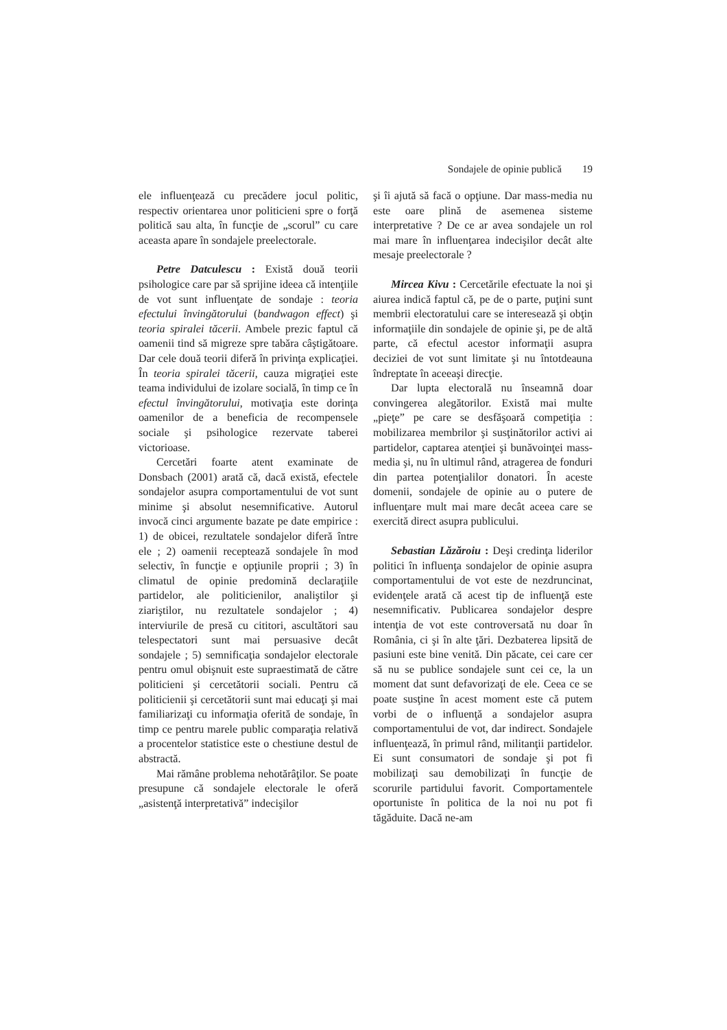Sondajele de opinie publică 19
ele influenţează cu precădere jocul politic, respectiv orientarea unor politicieni spre o forţă politică sau alta, în funcţie de „scorul” cu care aceasta apare în sondajele preelectorale.
Petre Datculescu : Există două teorii psihologice care par să sprijine ideea că intenţiile de vot sunt influenţate de sondaje : teoria efectului învingătorului (bandwagon effect) şi teoria spiralei tăcerii. Ambele prezic faptul că oamenii tind să migreze spre tabăra câştigătoare. Dar cele două teorii diferă în privinţa explicaţiei. În teoria spiralei tăcerii, cauza migraţiei este teama individului de izolare socială, în timp ce în efectul învingătorului, motivaţia este dorinţa oamenilor de a beneficia de recompensele sociale şi psihologice rezervate taberei victorioase.
Cercetări foarte atent examinate de Donsbach (2001) arată că, dacă există, efectele sondajelor asupra comportamentului de vot sunt minime şi absolut nesemnificative. Autorul invocă cinci argumente bazate pe date empirice : 1) de obicei, rezultatele sondajelor diferă între ele ; 2) oamenii receptează sondajele în mod selectiv, în funcţie e opţiunile proprii ; 3) în climatul de opinie predomină declaraţiile partidelor, ale politicienilor, analiştilor şi ziariştilor, nu rezultatele sondajelor ; 4) interviurile de presă cu cititori, ascultători sau telespectatori sunt mai persuasive decât sondajele ; 5) semnificaţia sondajelor electorale pentru omul obişnuit este supraestimată de către politicieni şi cercetătorii sociali. Pentru că politicienii şi cercetătorii sunt mai educaţi şi mai familiarizaţi cu informaţia oferită de sondaje, în timp ce pentru marele public comparaţia relativă a procentelor statistice este o chestiune destul de abstractă.
Mai rămâne problema nehotărâţilor. Se poate presupune că sondajele electorale le oferă „asistenţă interpretativă” indecişilor
şi îi ajută să facă o opţiune. Dar mass-media nu este oare plină de asemenea sisteme interpretative ? De ce ar avea sondajele un rol mai mare în influenţarea indecişilor decât alte mesaje preelectorale ?
Mircea Kivu : Cercetările efectuate la noi şi aiurea indică faptul că, pe de o parte, puţini sunt membrii electoratului care se interesează şi obţin informaţiile din sondajele de opinie şi, pe de altă parte, că efectul acestor informaţii asupra deciziei de vot sunt limitate şi nu întotdeauna îndreptate în aceeaşi direcţie.
Dar lupta electorală nu înseamnă doar convingerea alegătorilor. Există mai multe „pieţe” pe care se desfăşoară competiţia : mobilizarea membrilor şi susţinătorilor activi ai partidelor, captarea atenţiei şi bunăvoinţei mass-media şi, nu în ultimul rând, atragerea de fonduri din partea potenţialilor donatori. În aceste domenii, sondajele de opinie au o putere de influenţare mult mai mare decât aceea care se exercită direct asupra publicului.
Sebastian Lăzăroiu : Deşi credinţa liderilor politici în influenţa sondajelor de opinie asupra comportamentului de vot este de nezdruncinat, evidenţele arată că acest tip de influenţă este nesemnificativ. Publicarea sondajelor despre intenţia de vot este controversată nu doar în România, ci şi în alte ţări. Dezbaterea lipsită de pasiuni este bine venită. Din păcate, cei care cer să nu se publice sondajele sunt cei ce, la un moment dat sunt defavorizaţi de ele. Ceea ce se poate susţine în acest moment este că putem vorbi de o influenţă a sondajelor asupra comportamentului de vot, dar indirect. Sondajele influenţează, în primul rând, militanţii partidelor. Ei sunt consumatori de sondaje şi pot fi mobilizaţi sau demobilizaţi în funcţie de scorurile partidului favorit. Comportamentele oportuniste în politica de la noi nu pot fi tăgăduite. Dacă ne-am